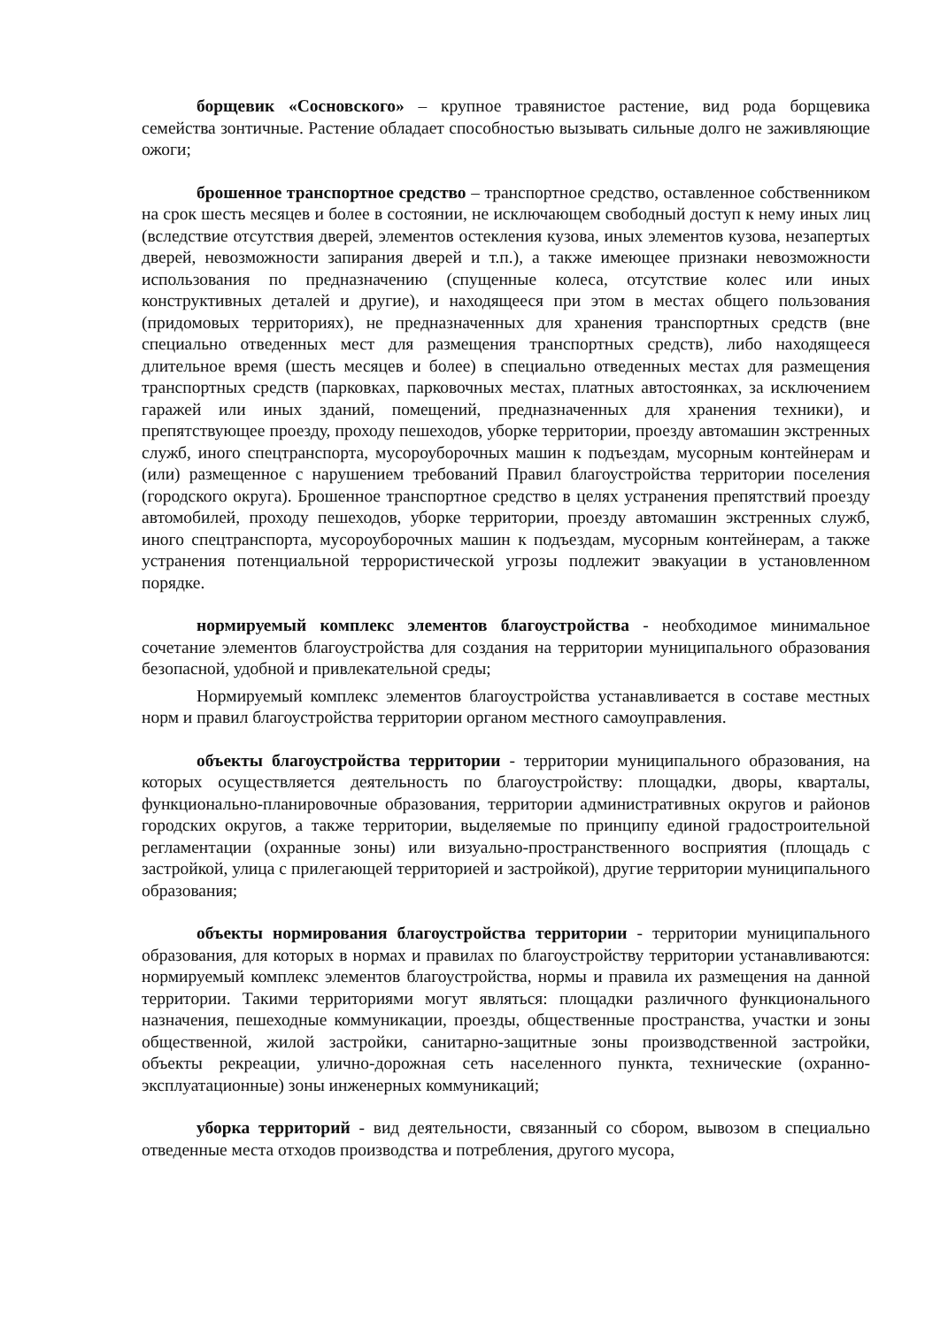борщевик «Сосновского» – крупное травянистое растение, вид рода борщевика семейства зонтичные. Растение обладает способностью вызывать сильные долго не заживляющие ожоги;
брошенное транспортное средство – транспортное средство, оставленное собственником на срок шесть месяцев и более в состоянии, не исключающем свободный доступ к нему иных лиц (вследствие отсутствия дверей, элементов остекления кузова, иных элементов кузова, незапертых дверей, невозможности запирания дверей и т.п.), а также имеющее признаки невозможности использования по предназначению (спущенные колеса, отсутствие колес или иных конструктивных деталей и другие), и находящееся при этом в местах общего пользования (придомовых территориях), не предназначенных для хранения транспортных средств (вне специально отведенных мест для размещения транспортных средств), либо находящееся длительное время (шесть месяцев и более) в специально отведенных местах для размещения транспортных средств (парковках, парковочных местах, платных автостоянках, за исключением гаражей или иных зданий, помещений, предназначенных для хранения техники), и препятствующее проезду, проходу пешеходов, уборке территории, проезду автомашин экстренных служб, иного спецтранспорта, мусороуборочных машин к подъездам, мусорным контейнерам и (или) размещенное с нарушением требований Правил благоустройства территории поселения (городского округа). Брошенное транспортное средство в целях устранения препятствий проезду автомобилей, проходу пешеходов, уборке территории, проезду автомашин экстренных служб, иного спецтранспорта, мусороуборочных машин к подъездам, мусорным контейнерам, а также устранения потенциальной террористической угрозы подлежит эвакуации в установленном порядке.
нормируемый комплекс элементов благоустройства - необходимое минимальное сочетание элементов благоустройства для создания на территории муниципального образования безопасной, удобной и привлекательной среды;
Нормируемый комплекс элементов благоустройства устанавливается в составе местных норм и правил благоустройства территории органом местного самоуправления.
объекты благоустройства территории - территории муниципального образования, на которых осуществляется деятельность по благоустройству: площадки, дворы, кварталы, функционально-планировочные образования, территории административных округов и районов городских округов, а также территории, выделяемые по принципу единой градостроительной регламентации (охранные зоны) или визуально-пространственного восприятия (площадь с застройкой, улица с прилегающей территорией и застройкой), другие территории муниципального образования;
объекты нормирования благоустройства территории - территории муниципального образования, для которых в нормах и правилах по благоустройству территории устанавливаются: нормируемый комплекс элементов благоустройства, нормы и правила их размещения на данной территории. Такими территориями могут являться: площадки различного функционального назначения, пешеходные коммуникации, проезды, общественные пространства, участки и зоны общественной, жилой застройки, санитарно-защитные зоны производственной застройки, объекты рекреации, улично-дорожная сеть населенного пункта, технические (охранно-эксплуатационные) зоны инженерных коммуникаций;
уборка территорий - вид деятельности, связанный со сбором, вывозом в специально отведенные места отходов производства и потребления, другого мусора,